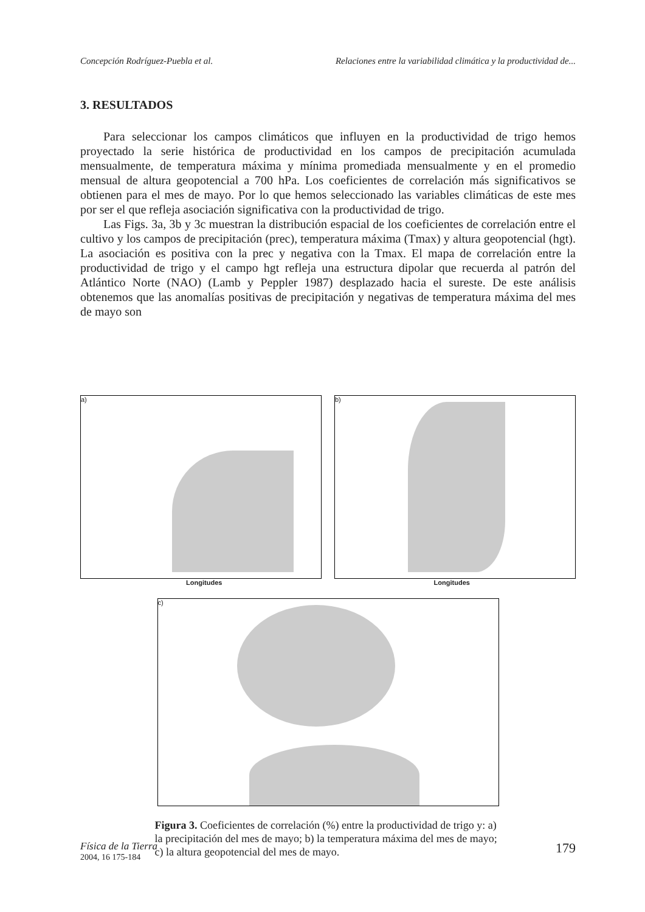Concepción Rodríguez-Puebla et al. Relaciones entre la variabilidad climática y la productividad de...
3. RESULTADOS
Para seleccionar los campos climáticos que influyen en la productividad de trigo hemos proyectado la serie histórica de productividad en los campos de precipitación acumulada mensualmente, de temperatura máxima y mínima promediada mensualmente y en el promedio mensual de altura geopotencial a 700 hPa. Los coeficientes de correlación más significativos se obtienen para el mes de mayo. Por lo que hemos seleccionado las variables climáticas de este mes por ser el que refleja asociación significativa con la productividad de trigo.
Las Figs. 3a, 3b y 3c muestran la distribución espacial de los coeficientes de correlación entre el cultivo y los campos de precipitación (prec), temperatura máxima (Tmax) y altura geopotencial (hgt). La asociación es positiva con la prec y negativa con la Tmax. El mapa de correlación entre la productividad de trigo y el campo hgt refleja una estructura dipolar que recuerda al patrón del Atlántico Norte (NAO) (Lamb y Peppler 1987) desplazado hacia el sureste. De este análisis obtenemos que las anomalías positivas de precipitación y negativas de temperatura máxima del mes de mayo son
a) b)
Longitudes Longitudes
c)
Figura 3. Coeficientes de correlación (%) entre la productividad de trigo y: a) la precipitación del mes de mayo; b) la temperatura máxima del mes de mayo; c) la altura geopotencial del mes de mayo.
Física de la Tierra
2004, 16 175-184
179